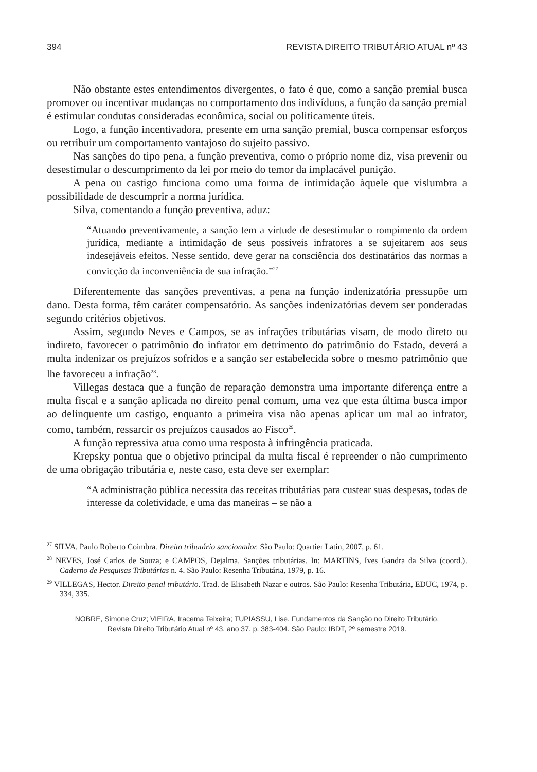394 REVISTA DIREITO TRIBUTÁRIO ATUAL nº 43
Não obstante estes entendimentos divergentes, o fato é que, como a sanção premial busca promover ou incentivar mudanças no comportamento dos indivíduos, a função da sanção premial é estimular condutas consideradas econômica, social ou politicamente úteis.
Logo, a função incentivadora, presente em uma sanção premial, busca compensar esforços ou retribuir um comportamento vantajoso do sujeito passivo.
Nas sanções do tipo pena, a função preventiva, como o próprio nome diz, visa prevenir ou desestimular o descumprimento da lei por meio do temor da implacável punição.
A pena ou castigo funciona como uma forma de intimidação àquele que vislumbra a possibilidade de descumprir a norma jurídica.
Silva, comentando a função preventiva, aduz:
“Atuando preventivamente, a sanção tem a virtude de desestimular o rompimento da ordem jurídica, mediante a intimidação de seus possíveis infratores a se sujeitarem aos seus indesejáveis efeitos. Nesse sentido, deve gerar na consciência dos destinatários das normas a convicção da inconveniência de sua infração.”<sup>27</sup>
Diferentemente das sanções preventivas, a pena na função indenizatória pressupõe um dano. Desta forma, têm caráter compensatório. As sanções indenizatórias devem ser ponderadas segundo critérios objetivos.
Assim, segundo Neves e Campos, se as infrações tributárias visam, de modo direto ou indireto, favorecer o patrimônio do infrator em detrimento do patrimônio do Estado, deverá a multa indenizar os prejuízos sofridos e a sanção ser estabelecida sobre o mesmo patrimônio que lhe favoreceu a infração<sup>28</sup>.
Villegas destaca que a função de reparação demonstra uma importante diferença entre a multa fiscal e a sanção aplicada no direito penal comum, uma vez que esta última busca impor ao delinquente um castigo, enquanto a primeira visa não apenas aplicar um mal ao infrator, como, também, ressarcir os prejuízos causados ao Fisco<sup>29</sup>.
A função repressiva atua como uma resposta à infringência praticada.
Krepsky pontua que o objetivo principal da multa fiscal é repreender o não cumprimento de uma obrigação tributária e, neste caso, esta deve ser exemplar:
“A administração pública necessita das receitas tributárias para custear suas despesas, todas de interesse da coletividade, e uma das maneiras – se não a
<sup>27</sup> SILVA, Paulo Roberto Coimbra. Direito tributário sancionador. São Paulo: Quartier Latin, 2007, p. 61.
<sup>28</sup> NEVES, José Carlos de Souza; e CAMPOS, Dejalma. Sanções tributárias. In: MARTINS, Ives Gandra da Silva (coord.). Caderno de Pesquisas Tributárias n. 4. São Paulo: Resenha Tributária, 1979, p. 16.
<sup>29</sup> VILLEGAS, Hector. Direito penal tributário. Trad. de Elisabeth Nazar e outros. São Paulo: Resenha Tributária, EDUC, 1974, p. 334, 335.
NOBRE, Simone Cruz; VIEIRA, Iracema Teixeira; TUPIASSU, Lise. Fundamentos da Sanção no Direito Tributário.
Revista Direito Tributário Atual nº 43. ano 37. p. 383-404. São Paulo: IBDT, 2º semestre 2019.